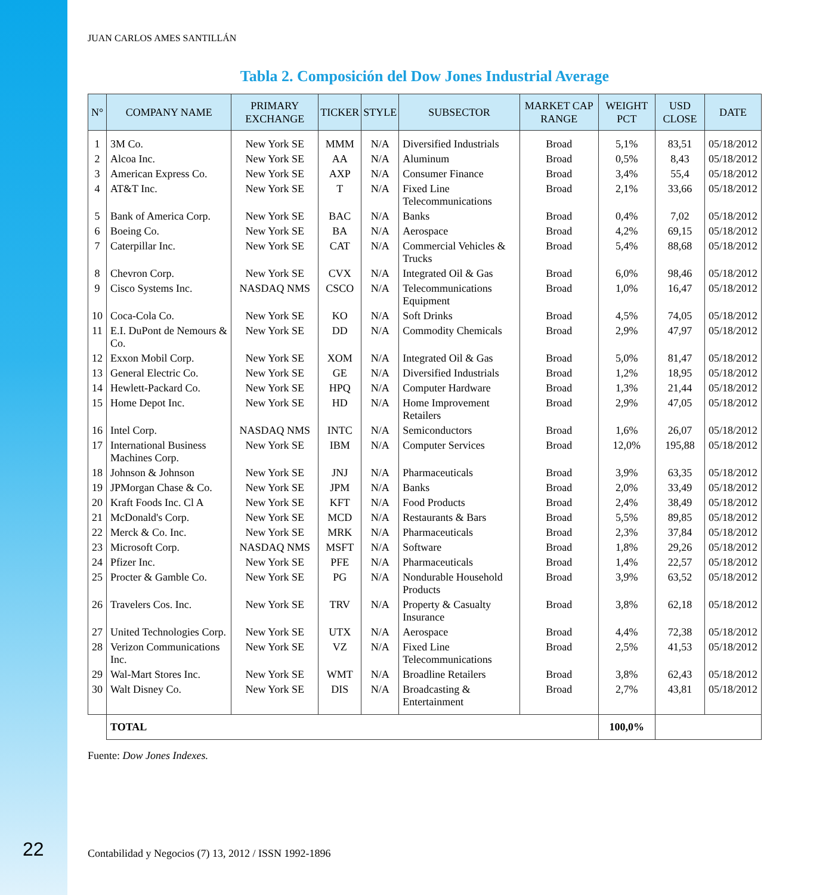JUAN CARLOS AMES SANTILLÁN
Tabla 2. Composición del Dow Jones Industrial Average
| N° | COMPANY NAME | PRIMARY EXCHANGE | TICKER | STYLE | SUBSECTOR | MARKET CAP RANGE | WEIGHT PCT | USD CLOSE | DATE |
| --- | --- | --- | --- | --- | --- | --- | --- | --- | --- |
| 1 | 3M Co. | New York SE | MMM | N/A | Diversified Industrials | Broad | 5,1% | 83,51 | 05/18/2012 |
| 2 | Alcoa Inc. | New York SE | AA | N/A | Aluminum | Broad | 0,5% | 8,43 | 05/18/2012 |
| 3 | American Express Co. | New York SE | AXP | N/A | Consumer Finance | Broad | 3,4% | 55,4 | 05/18/2012 |
| 4 | AT&T Inc. | New York SE | T | N/A | Fixed Line Telecommunications | Broad | 2,1% | 33,66 | 05/18/2012 |
| 5 | Bank of America Corp. | New York SE | BAC | N/A | Banks | Broad | 0,4% | 7,02 | 05/18/2012 |
| 6 | Boeing Co. | New York SE | BA | N/A | Aerospace | Broad | 4,2% | 69,15 | 05/18/2012 |
| 7 | Caterpillar Inc. | New York SE | CAT | N/A | Commercial Vehicles & Trucks | Broad | 5,4% | 88,68 | 05/18/2012 |
| 8 | Chevron Corp. | New York SE | CVX | N/A | Integrated Oil & Gas | Broad | 6,0% | 98,46 | 05/18/2012 |
| 9 | Cisco Systems Inc. | NASDAQ NMS | CSCO | N/A | Telecommunications Equipment | Broad | 1,0% | 16,47 | 05/18/2012 |
| 10 | Coca-Cola Co. | New York SE | KO | N/A | Soft Drinks | Broad | 4,5% | 74,05 | 05/18/2012 |
| 11 | E.I. DuPont de Nemours & Co. | New York SE | DD | N/A | Commodity Chemicals | Broad | 2,9% | 47,97 | 05/18/2012 |
| 12 | Exxon Mobil Corp. | New York SE | XOM | N/A | Integrated Oil & Gas | Broad | 5,0% | 81,47 | 05/18/2012 |
| 13 | General Electric Co. | New York SE | GE | N/A | Diversified Industrials | Broad | 1,2% | 18,95 | 05/18/2012 |
| 14 | Hewlett-Packard Co. | New York SE | HPQ | N/A | Computer Hardware | Broad | 1,3% | 21,44 | 05/18/2012 |
| 15 | Home Depot Inc. | New York SE | HD | N/A | Home Improvement Retailers | Broad | 2,9% | 47,05 | 05/18/2012 |
| 16 | Intel Corp. | NASDAQ NMS | INTC | N/A | Semiconductors | Broad | 1,6% | 26,07 | 05/18/2012 |
| 17 | International Business Machines Corp. | New York SE | IBM | N/A | Computer Services | Broad | 12,0% | 195,88 | 05/18/2012 |
| 18 | Johnson & Johnson | New York SE | JNJ | N/A | Pharmaceuticals | Broad | 3,9% | 63,35 | 05/18/2012 |
| 19 | JPMorgan Chase & Co. | New York SE | JPM | N/A | Banks | Broad | 2,0% | 33,49 | 05/18/2012 |
| 20 | Kraft Foods Inc. Cl A | New York SE | KFT | N/A | Food Products | Broad | 2,4% | 38,49 | 05/18/2012 |
| 21 | McDonald's Corp. | New York SE | MCD | N/A | Restaurants & Bars | Broad | 5,5% | 89,85 | 05/18/2012 |
| 22 | Merck & Co. Inc. | New York SE | MRK | N/A | Pharmaceuticals | Broad | 2,3% | 37,84 | 05/18/2012 |
| 23 | Microsoft Corp. | NASDAQ NMS | MSFT | N/A | Software | Broad | 1,8% | 29,26 | 05/18/2012 |
| 24 | Pfizer Inc. | New York SE | PFE | N/A | Pharmaceuticals | Broad | 1,4% | 22,57 | 05/18/2012 |
| 25 | Procter & Gamble Co. | New York SE | PG | N/A | Nondurable Household Products | Broad | 3,9% | 63,52 | 05/18/2012 |
| 26 | Travelers Cos. Inc. | New York SE | TRV | N/A | Property & Casualty Insurance | Broad | 3,8% | 62,18 | 05/18/2012 |
| 27 | United Technologies Corp. | New York SE | UTX | N/A | Aerospace | Broad | 4,4% | 72,38 | 05/18/2012 |
| 28 | Verizon Communications Inc. | New York SE | VZ | N/A | Fixed Line Telecommunications | Broad | 2,5% | 41,53 | 05/18/2012 |
| 29 | Wal-Mart Stores Inc. | New York SE | WMT | N/A | Broadline Retailers | Broad | 3,8% | 62,43 | 05/18/2012 |
| 30 | Walt Disney Co. | New York SE | DIS | N/A | Broadcasting & Entertainment | Broad | 2,7% | 43,81 | 05/18/2012 |
| | TOTAL | | | | | | 100,0% | | |
Fuente: Dow Jones Indexes.
22
Contabilidad y Negocios (7) 13, 2012 / ISSN 1992-1896